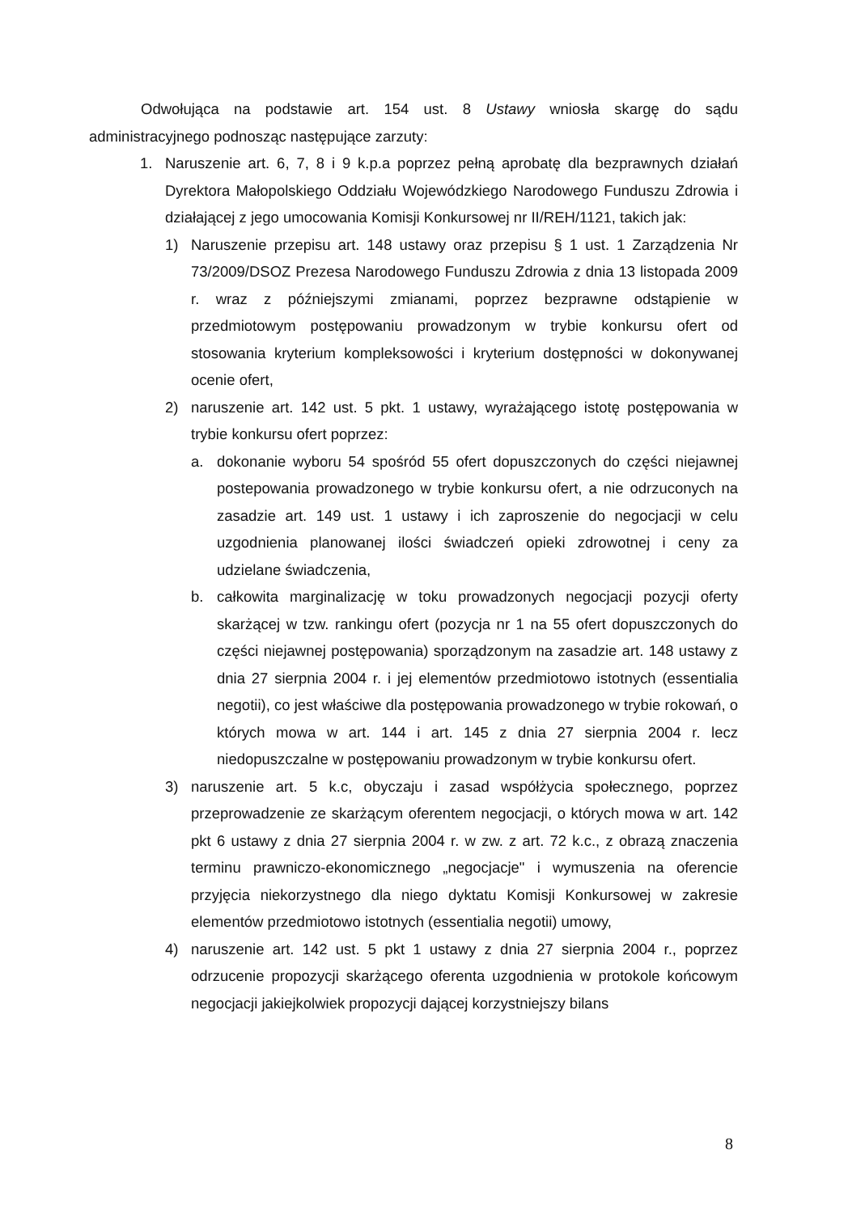Odwołująca na podstawie art. 154 ust. 8 Ustawy wniosła skargę do sądu administracyjnego podnosząc następujące zarzuty:
1. Naruszenie art. 6, 7, 8 i 9 k.p.a poprzez pełną aprobatę dla bezprawnych działań Dyrektora Małopolskiego Oddziału Wojewódzkiego Narodowego Funduszu Zdrowia i działającej z jego umocowania Komisji Konkursowej nr II/REH/1121, takich jak:
1) Naruszenie przepisu art. 148 ustawy oraz przepisu § 1 ust. 1 Zarządzenia Nr 73/2009/DSOZ Prezesa Narodowego Funduszu Zdrowia z dnia 13 listopada 2009 r. wraz z późniejszymi zmianami, poprzez bezprawne odstąpienie w przedmiotowym postępowaniu prowadzonym w trybie konkursu ofert od stosowania kryterium kompleksowości i kryterium dostępności w dokonywanej ocenie ofert,
2) naruszenie art. 142 ust. 5 pkt. 1 ustawy, wyrażającego istotę postępowania w trybie konkursu ofert poprzez:
a. dokonanie wyboru 54 spośród 55 ofert dopuszczonych do części niejawnej postepowania prowadzonego w trybie konkursu ofert, a nie odrzuconych na zasadzie art. 149 ust. 1 ustawy i ich zaproszenie do negocjacji w celu uzgodnienia planowanej ilości świadczeń opieki zdrowotnej i ceny za udzielane świadczenia,
b. całkowita marginalizację w toku prowadzonych negocjacji pozycji oferty skarżącej w tzw. rankingu ofert (pozycja nr 1 na 55 ofert dopuszczonych do części niejawnej postępowania) sporządzonym na zasadzie art. 148 ustawy z dnia 27 sierpnia 2004 r. i jej elementów przedmiotowo istotnych (essentialia negotii), co jest właściwe dla postępowania prowadzonego w trybie rokowań, o których mowa w art. 144 i art. 145 z dnia 27 sierpnia 2004 r. lecz niedopuszczalne w postępowaniu prowadzonym w trybie konkursu ofert.
3) naruszenie art. 5 k.c, obyczaju i zasad współżycia społecznego, poprzez przeprowadzenie ze skarżącym oferentem negocjacji, o których mowa w art. 142 pkt 6 ustawy z dnia 27 sierpnia 2004 r. w zw. z art. 72 k.c., z obrazą znaczenia terminu prawniczo-ekonomicznego „negocjacje" i wymuszenia na oferencie przyjęcia niekorzystnego dla niego dyktatu Komisji Konkursowej w zakresie elementów przedmiotowo istotnych (essentialia negotii) umowy,
4) naruszenie art. 142 ust. 5 pkt 1 ustawy z dnia 27 sierpnia 2004 r., poprzez odrzucenie propozycji skarżącego oferenta uzgodnienia w protokole końcowym negocjacji jakiejkolwiek propozycji dającej korzystniejszy bilans
8